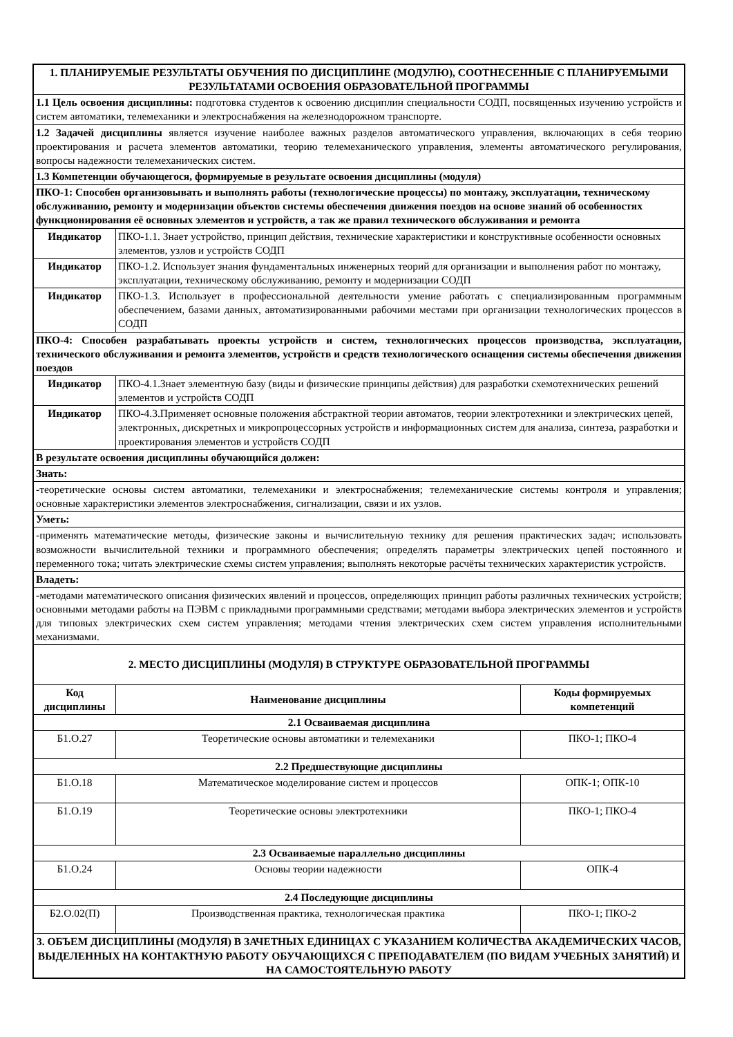| 1. ПЛАНИРУЕМЫЕ РЕЗУЛЬТАТЫ ОБУЧЕНИЯ ПО ДИСЦИПЛИНЕ (МОДУЛЮ), СООТНЕСЕННЫЕ С ПЛАНИРУЕМЫМИ РЕЗУЛЬТАТАМИ ОСВОЕНИЯ ОБРАЗОВАТЕЛЬНОЙ ПРОГРАММЫ | | |
| 1.1 Цель освоения дисциплины: подготовка студентов к освоению дисциплин специальности СОДП, посвященных изучению устройств и систем автоматики, телемеханики и электроснабжения на железнодорожном транспорте. | | |
| 1.2 Задачей дисциплины является изучение наиболее важных разделов автоматического управления, включающих в себя теорию проектирования и расчета элементов автоматики, теорию телемеханического управления, элементы автоматического регулирования, вопросы надежности телемеханических систем. | | |
| 1.3 Компетенции обучающегося, формируемые в результате освоения дисциплины (модуля) | | |
| ПКО-1: Способен организовывать и выполнять работы (технологические процессы) по монтажу, эксплуатации, техническому обслуживанию, ремонту и модернизации объектов системы обеспечения движения поездов на основе знаний об особенностях функционирования её основных элементов и устройств, а так же правил технического обслуживания и ремонта | | |
| Индикатор | ПКО-1.1. Знает устройство, принцип действия, технические характеристики и конструктивные особенности основных элементов, узлов и устройств СОДП | |
| Индикатор | ПКО-1.2. Использует знания фундаментальных инженерных теорий для организации и выполнения работ по монтажу, эксплуатации, техническому обслуживанию, ремонту и модернизации СОДП | |
| Индикатор | ПКО-1.3. Использует в профессиональной деятельности умение работать с специализированным программным обеспечением, базами данных, автоматизированными рабочими местами при организации технологических процессов в СОДП | |
| ПКО-4: Способен разрабатывать проекты устройств и систем, технологических процессов производства, эксплуатации, технического обслуживания и ремонта элементов, устройств и средств технологического оснащения системы обеспечения движения поездов | | |
| Индикатор | ПКО-4.1.Знает элементную базу (виды и физические принципы действия) для разработки схемотехнических решений элементов и устройств СОДП | |
| Индикатор | ПКО-4.3.Применяет основные положения абстрактной теории автоматов, теории электротехники и электрических цепей, электронных, дискретных и микропроцессорных устройств и информационных систем для анализа, синтеза, разработки и проектирования элементов и устройств СОДП | |
| В результате освоения дисциплины обучающийся должен: | | |
| Знать: | | |
| -теоретические основы систем автоматики, телемеханики и электроснабжения; телемеханические системы контроля и управления; основные характеристики элементов электроснабжения, сигнализации, связи и их узлов. | | |
| Уметь: | | |
| -применять математические методы, физические законы и вычислительную технику для решения практических задач; использовать возможности вычислительной техники и программного обеспечения; определять параметры электрических цепей постоянного и переменного тока; читать электрические схемы систем управления; выполнять некоторые расчёты технических характеристик устройств. | | |
| Владеть: | | |
| -методами математического описания физических явлений и процессов, определяющих принцип работы различных технических устройств; основными методами работы на ПЭВМ с прикладными программными средствами; методами выбора электрических элементов и устройств для типовых электрических схем систем управления; методами чтения электрических схем систем управления исполнительными механизмами. | | |
| 2. МЕСТО ДИСЦИПЛИНЫ (МОДУЛЯ) В СТРУКТУРЕ ОБРАЗОВАТЕЛЬНОЙ ПРОГРАММЫ | | |
| Код дисциплины | Наименование дисциплины | Коды формируемых компетенций |
| 2.1 Осваиваемая дисциплина | | |
| Б1.О.27 | Теоретические основы автоматики и телемеханики | ПКО-1; ПКО-4 |
| 2.2 Предшествующие дисциплины | | |
| Б1.О.18 | Математическое моделирование систем и процессов | ОПК-1; ОПК-10 |
| Б1.О.19 | Теоретические основы электротехники | ПКО-1; ПКО-4 |
| 2.3 Осваиваемые параллельно дисциплины | | |
| Б1.О.24 | Основы теории надежности | ОПК-4 |
| 2.4 Последующие дисциплины | | |
| Б2.О.02(П) | Производственная практика, технологическая практика | ПКО-1; ПКО-2 |
| 3. ОБЪЕМ ДИСЦИПЛИНЫ (МОДУЛЯ) В ЗАЧЕТНЫХ ЕДИНИЦАХ С УКАЗАНИЕМ КОЛИЧЕСТВА АКАДЕМИЧЕСКИХ ЧАСОВ, ВЫДЕЛЕННЫХ НА КОНТАКТНУЮ РАБОТУ ОБУЧАЮЩИХСЯ С ПРЕПОДАВАТЕЛЕМ (ПО ВИДАМ УЧЕБНЫХ ЗАНЯТИЙ) И НА САМОСТОЯТЕЛЬНУЮ РАБОТУ | | |